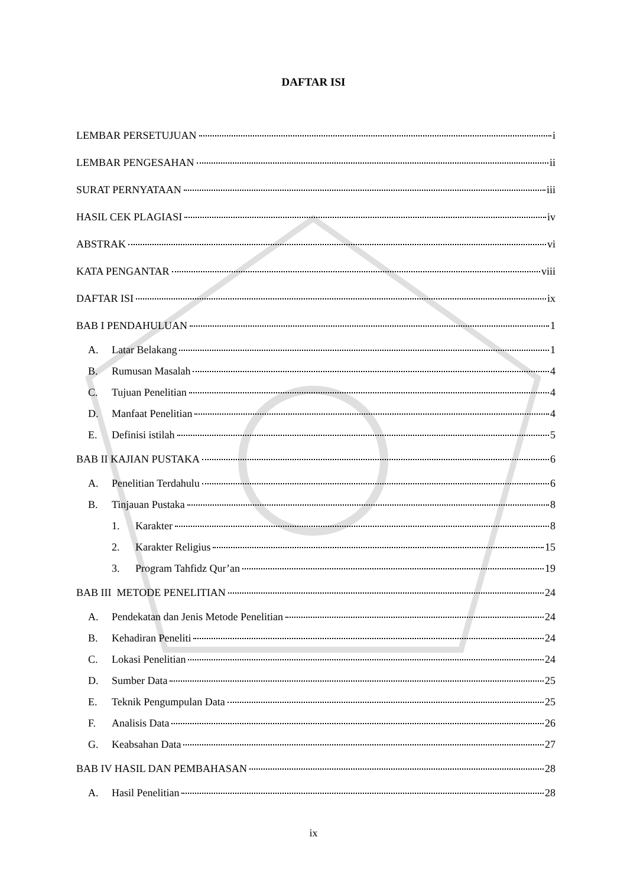DAFTAR ISI
LEMBAR PERSETUJUAN i
LEMBAR PENGESAHAN ii
SURAT PERNYATAAN iii
HASIL CEK PLAGIASI iv
ABSTRAK vi
KATA PENGANTAR viii
DAFTAR ISI ix
BAB I PENDAHULUAN 1
A. Latar Belakang 1
B. Rumusan Masalah 4
C. Tujuan Penelitian 4
D. Manfaat Penelitian 4
E. Definisi istilah 5
BAB II KAJIAN PUSTAKA 6
A. Penelitian Terdahulu 6
B. Tinjauan Pustaka 8
1. Karakter 8
2. Karakter Religius 15
3. Program Tahfidz Qur’an 19
BAB III METODE PENELITIAN 24
A. Pendekatan dan Jenis Metode Penelitian 24
B. Kehadiran Peneliti 24
C. Lokasi Penelitian 24
D. Sumber Data 25
E. Teknik Pengumpulan Data 25
F. Analisis Data 26
G. Keabsahan Data 27
BAB IV HASIL DAN PEMBAHASAN 28
A. Hasil Penelitian 28
ix